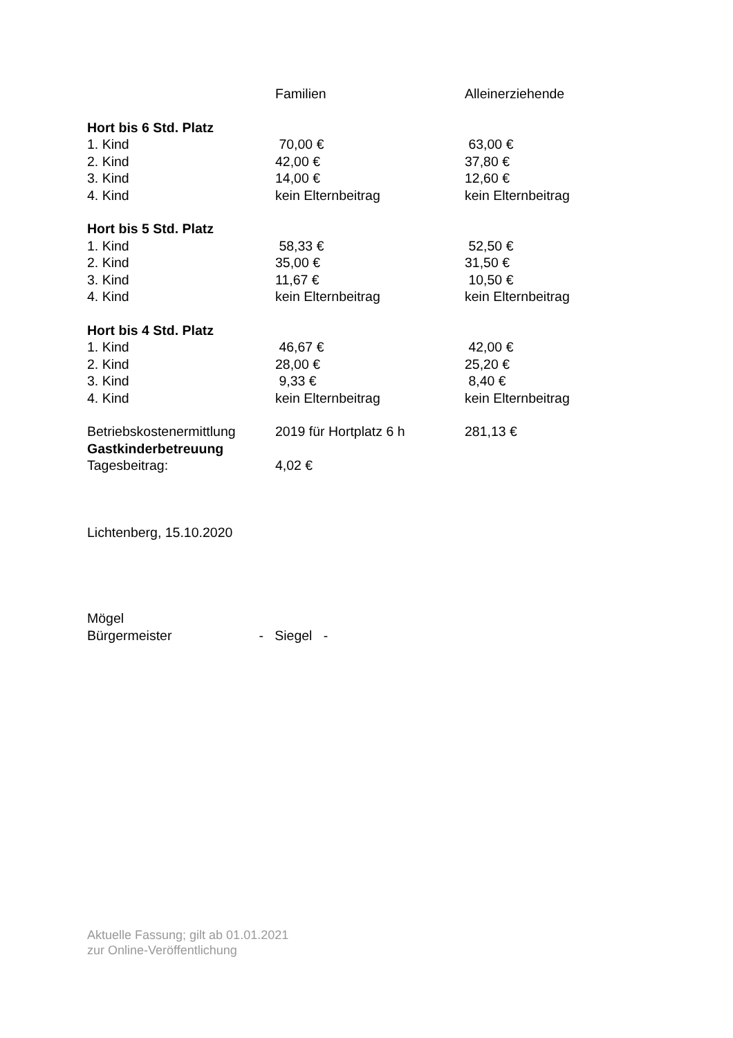| | Familien | Alleinerziehende |
| --- | --- | --- |
| Hort bis 6 Std. Platz | | |
| 1. Kind | 70,00 € | 63,00 € |
| 2. Kind | 42,00 € | 37,80 € |
| 3. Kind | 14,00 € | 12,60 € |
| 4. Kind | kein Elternbeitrag | kein Elternbeitrag |
| Hort bis 5 Std. Platz | | |
| 1. Kind | 58,33 € | 52,50 € |
| 2. Kind | 35,00 € | 31,50 € |
| 3. Kind | 11,67 € | 10,50 € |
| 4. Kind | kein Elternbeitrag | kein Elternbeitrag |
| Hort bis 4 Std. Platz | | |
| 1. Kind | 46,67 € | 42,00 € |
| 2. Kind | 28,00 € | 25,20 € |
| 3. Kind | 9,33 € | 8,40 € |
| 4. Kind | kein Elternbeitrag | kein Elternbeitrag |
| Betriebskostenermittlung | 2019 für Hortplatz 6 h | 281,13 € |
| Gastkinderbetreuung | | |
| Tagesbeitrag: | 4,02 € | |
Lichtenberg, 15.10.2020
Mögel
Bürgermeister - Siegel -
Aktuelle Fassung; gilt ab 01.01.2021
zur Online-Veröffentlichung